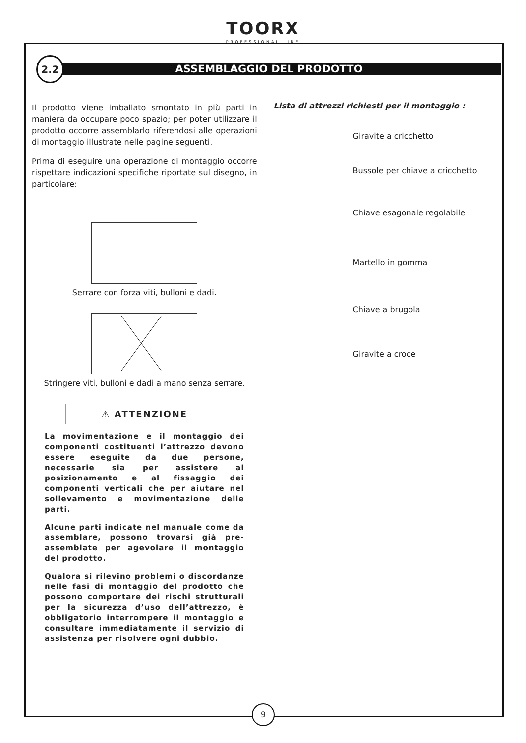TOORX
PROFESSIONAL LINE
ASSEMBLAGGIO DEL PRODOTTO
2.2
Il prodotto viene imballato smontato in più parti in maniera da occupare poco spazio; per poter utilizzare il prodotto occorre assemblarlo riferendosi alle operazioni di montaggio illustrate nelle pagine seguenti.
Prima di eseguire una operazione di montaggio occorre rispettare indicazioni specifiche riportate sul disegno, in particolare:
Serrare con forza viti, bulloni e dadi.
Stringere viti, bulloni e dadi a mano senza serrare.
⚠ ATTENZIONE
La movimentazione e il montaggio dei componenti costituenti l’attrezzo devono essere eseguite da due persone, necessarie sia per assistere al posizionamento e al fissaggio dei componenti verticali che per aiutare nel sollevamento e movimentazione delle parti.
Alcune parti indicate nel manuale come da assemblare, possono trovarsi già pre-assemblate per agevolare il montaggio del prodotto.
Qualora si rilevino problemi o discordanze nelle fasi di montaggio del prodotto che possono comportare dei rischi strutturali per la sicurezza d’uso dell’attrezzo, è obbligatorio interrompere il montaggio e consultare immediatamente il servizio di assistenza per risolvere ogni dubbio.
Lista di attrezzi richiesti per il montaggio :
Giravite a cricchetto
Bussole per chiave a cricchetto
Chiave esagonale regolabile
Martello in gomma
Chiave a brugola
Giravite a croce
9